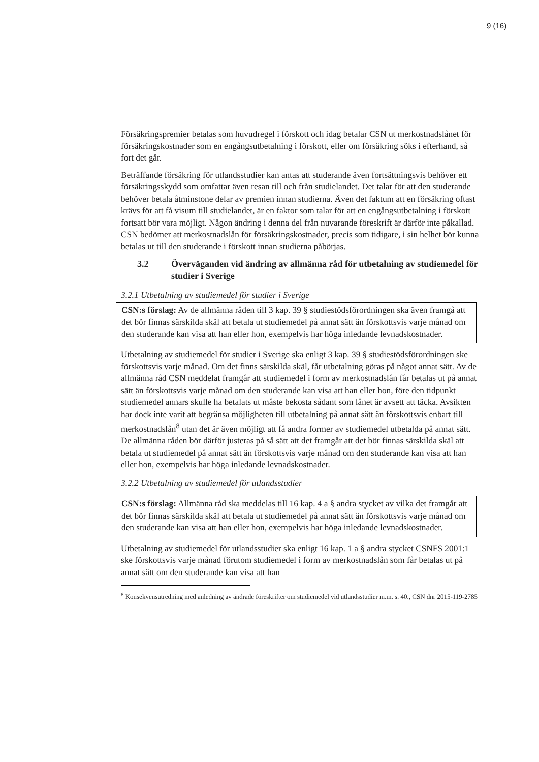9 (16)
Försäkringspremier betalas som huvudregel i förskott och idag betalar CSN ut merkostnadslånet för försäkringskostnader som en engångsutbetalning i förskott, eller om försäkring söks i efterhand, så fort det går.
Beträffande försäkring för utlandsstudier kan antas att studerande även fortsättningsvis behöver ett försäkringsskydd som omfattar även resan till och från studielandet. Det talar för att den studerande behöver betala åtminstone delar av premien innan studierna. Även det faktum att en försäkring oftast krävs för att få visum till studielandet, är en faktor som talar för att en engångsutbetalning i förskott fortsatt bör vara möjligt. Någon ändring i denna del från nuvarande föreskrift är därför inte påkallad. CSN bedömer att merkostnadslån för försäkringskostnader, precis som tidigare, i sin helhet bör kunna betalas ut till den studerande i förskott innan studierna påbörjas.
3.2 Överväganden vid ändring av allmänna råd för utbetalning av studiemedel för studier i Sverige
3.2.1 Utbetalning av studiemedel för studier i Sverige
CSN:s förslag: Av de allmänna råden till 3 kap. 39 § studiestödsförordningen ska även framgå att det bör finnas särskilda skäl att betala ut studiemedel på annat sätt än förskottsvis varje månad om den studerande kan visa att han eller hon, exempelvis har höga inledande levnadskostnader.
Utbetalning av studiemedel för studier i Sverige ska enligt 3 kap. 39 § studiestödsförordningen ske förskottsvis varje månad. Om det finns särskilda skäl, får utbetalning göras på något annat sätt. Av de allmänna råd CSN meddelat framgår att studiemedel i form av merkostnadslån får betalas ut på annat sätt än förskottsvis varje månad om den studerande kan visa att han eller hon, före den tidpunkt studiemedel annars skulle ha betalats ut måste bekosta sådant som lånet är avsett att täcka. Avsikten har dock inte varit att begränsa möjligheten till utbetalning på annat sätt än förskottsvis enbart till merkostnadslån<sup>8</sup> utan det är även möjligt att få andra former av studiemedel utbetalda på annat sätt. De allmänna råden bör därför justeras på så sätt att det framgår att det bör finnas särskilda skäl att betala ut studiemedel på annat sätt än förskottsvis varje månad om den studerande kan visa att han eller hon, exempelvis har höga inledande levnadskostnader.
3.2.2 Utbetalning av studiemedel för utlandsstudier
CSN:s förslag: Allmänna råd ska meddelas till 16 kap. 4 a § andra stycket av vilka det framgår att det bör finnas särskilda skäl att betala ut studiemedel på annat sätt än förskottsvis varje månad om den studerande kan visa att han eller hon, exempelvis har höga inledande levnadskostnader.
Utbetalning av studiemedel för utlandsstudier ska enligt 16 kap. 1 a § andra stycket CSNFS 2001:1 ske förskottsvis varje månad förutom studiemedel i form av merkostnadslån som får betalas ut på annat sätt om den studerande kan visa att han
<sup>8</sup> Konsekvensutredning med anledning av ändrade föreskrifter om studiemedel vid utlandsstudier m.m. s. 40., CSN dnr 2015-119-2785